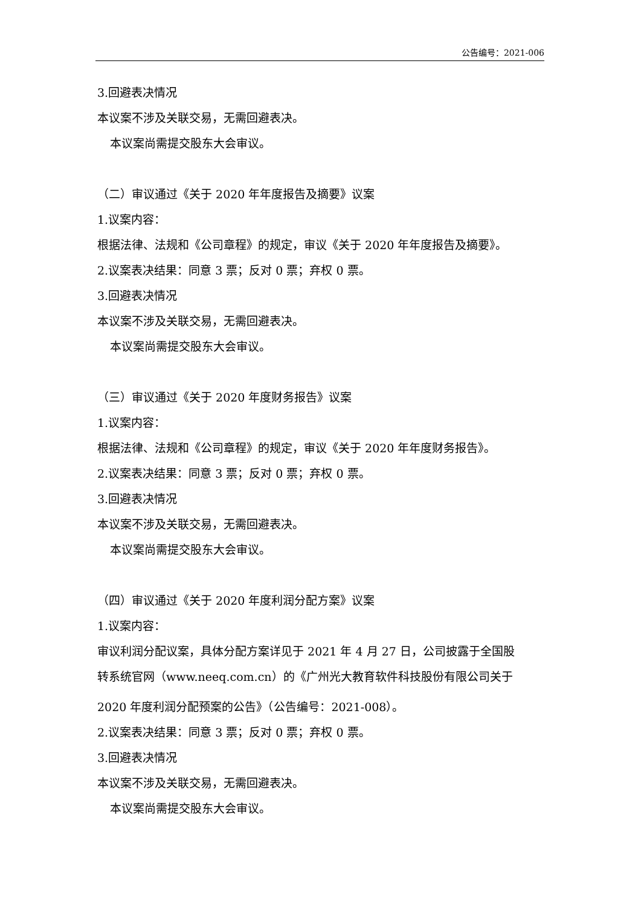公告编号：2021-006
3.回避表决情况
本议案不涉及关联交易，无需回避表决。
本议案尚需提交股东大会审议。
（二）审议通过《关于 2020 年年度报告及摘要》议案
1.议案内容：
根据法律、法规和《公司章程》的规定，审议《关于 2020 年年度报告及摘要》。
2.议案表决结果：同意 3 票；反对 0 票；弃权 0 票。
3.回避表决情况
本议案不涉及关联交易，无需回避表决。
本议案尚需提交股东大会审议。
（三）审议通过《关于 2020 年度财务报告》议案
1.议案内容：
根据法律、法规和《公司章程》的规定，审议《关于 2020 年年度财务报告》。
2.议案表决结果：同意 3 票；反对 0 票；弃权 0 票。
3.回避表决情况
本议案不涉及关联交易，无需回避表决。
本议案尚需提交股东大会审议。
（四）审议通过《关于 2020 年度利润分配方案》议案
1.议案内容：
审议利润分配议案，具体分配方案详见于 2021 年 4 月 27 日，公司披露于全国股
转系统官网（www.neeq.com.cn）的《广州光大教育软件科技股份有限公司关于
2020 年度利润分配预案的公告》（公告编号：2021-008）。
2.议案表决结果：同意 3 票；反对 0 票；弃权 0 票。
3.回避表决情况
本议案不涉及关联交易，无需回避表决。
本议案尚需提交股东大会审议。